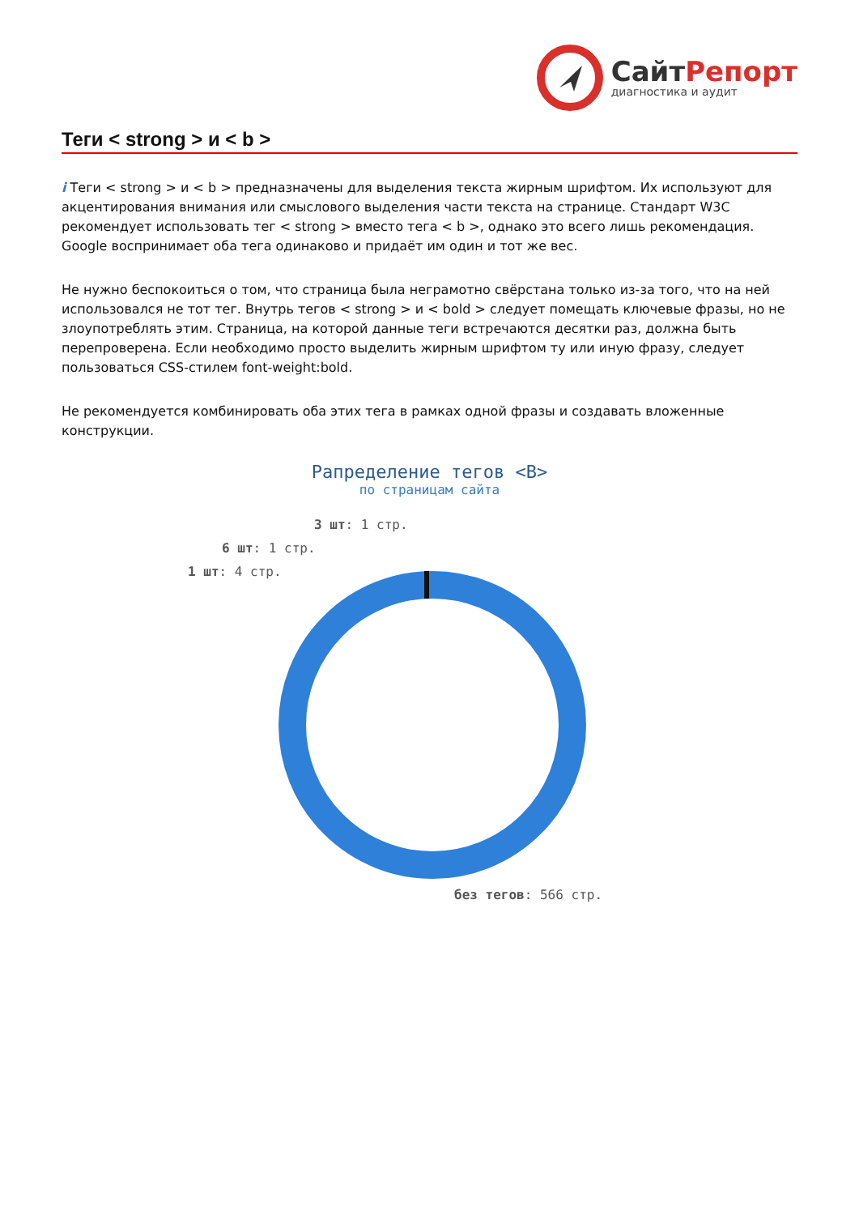СайтРепорт
диагностика и аудит
Теги < strong > и < b >
i Теги < strong > и < b > предназначены для выделения текста жирным шрифтом. Их используют для акцентирования внимания или смыслового выделения части текста на странице. Стандарт W3C рекомендует использовать тег < strong > вместо тега < b >, однако это всего лишь рекомендация. Google воспринимает оба тега одинаково и придаёт им один и тот же вес.
Не нужно беспокоиться о том, что страница была неграмотно свёрстана только из-за того, что на ней использовался не тот тег. Внутрь тегов < strong > и < bold > следует помещать ключевые фразы, но не злоупотреблять этим. Страница, на которой данные теги встречаются десятки раз, должна быть перепроверена. Если необходимо просто выделить жирным шрифтом ту или иную фразу, следует пользоваться CSS-стилем font-weight:bold.
Не рекомендуется комбинировать оба этих тега в рамках одной фразы и создавать вложенные конструкции.
Рапределение тегов <B>
по страницам сайта
3 шт: 1 стр.
6 шт: 1 стр.
1 шт: 4 стр.
без тегов: 566 стр.